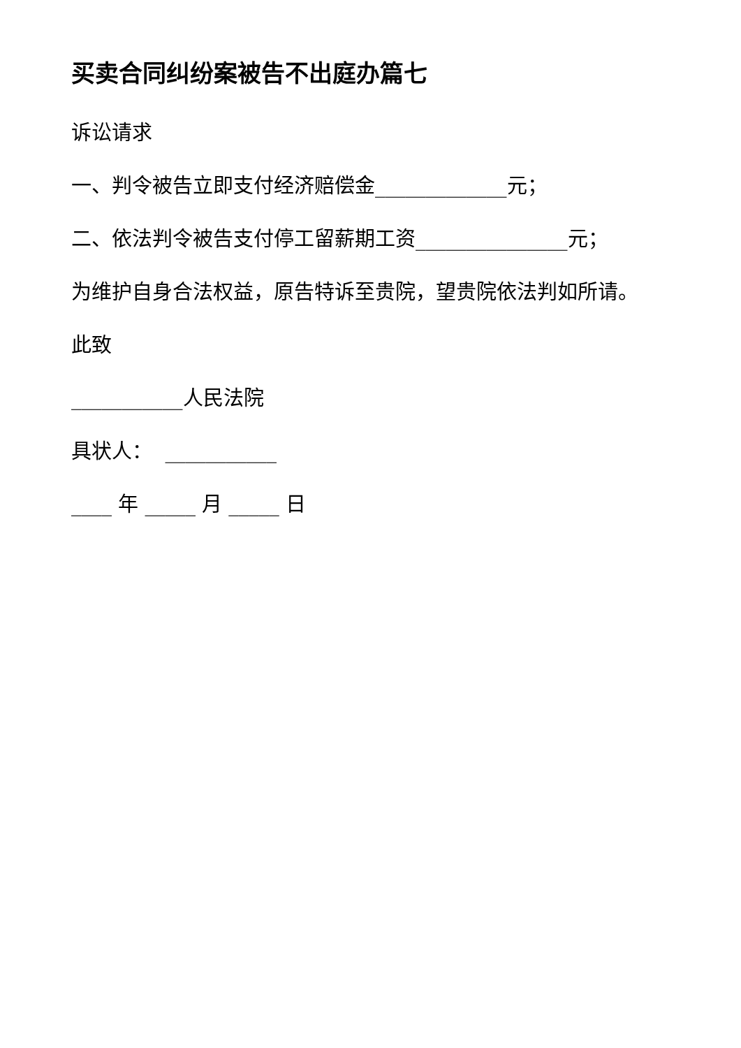买卖合同纠纷案被告不出庭办篇七
诉讼请求
一、判令被告立即支付经济赔偿金_____________元；
二、依法判令被告支付停工留薪期工资_______________元；
为维护自身合法权益，原告特诉至贵院，望贵院依法判如所请。
此致
___________人民法院
具状人： ___________
____ 年 _____ 月 _____ 日